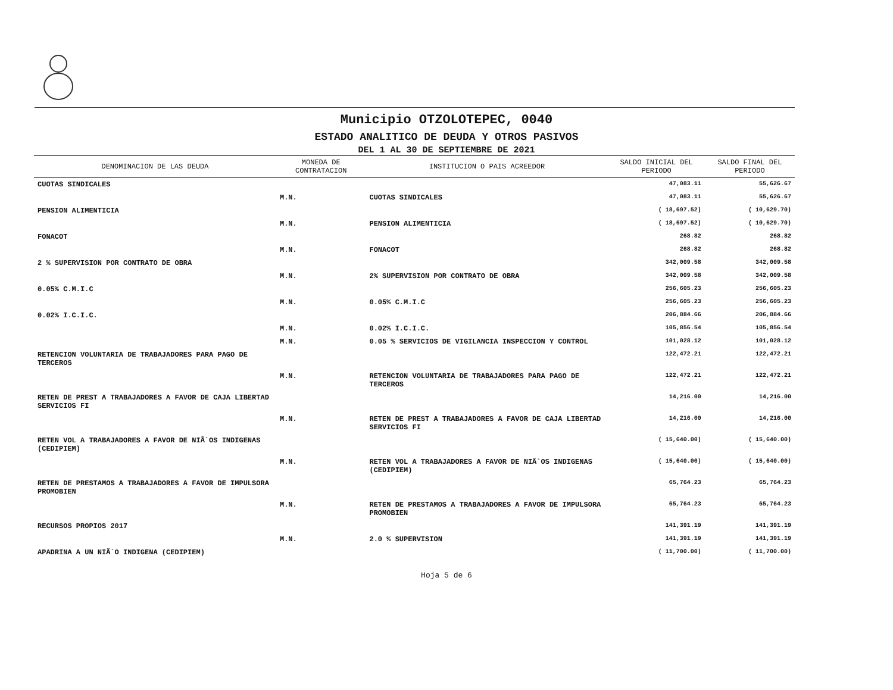Municipio OTZOLOTEPEC, 0040
ESTADO ANALITICO DE DEUDA Y OTROS PASIVOS
DEL 1 AL 30 DE SEPTIEMBRE DE 2021
| DENOMINACION DE LAS DEUDA | MONEDA DE CONTRATACION | INSTITUCION O PAIS ACREEDOR | SALDO INICIAL DEL PERIODO | SALDO FINAL DEL PERIODO |
| --- | --- | --- | --- | --- |
| CUOTAS SINDICALES | | | 47,083.11 | 55,626.67 |
| | M.N. | CUOTAS SINDICALES | 47,083.11 | 55,626.67 |
| PENSION ALIMENTICIA | | | ( 18,697.52) | ( 10,629.70) |
| | M.N. | PENSION ALIMENTICIA | ( 18,697.52) | ( 10,629.70) |
| FONACOT | | | 268.82 | 268.82 |
| | M.N. | FONACOT | 268.82 | 268.82 |
| 2 % SUPERVISION POR CONTRATO DE OBRA | | | 342,009.58 | 342,009.58 |
| | M.N. | 2% SUPERVISION POR CONTRATO DE OBRA | 342,009.58 | 342,009.58 |
| 0.05% C.M.I.C | | | 256,605.23 | 256,605.23 |
| | M.N. | 0.05% C.M.I.C | 256,605.23 | 256,605.23 |
| 0.02% I.C.I.C. | | | 206,884.66 | 206,884.66 |
| | M.N. | 0.02% I.C.I.C. | 105,856.54 | 105,856.54 |
| | M.N. | 0.05 % SERVICIOS DE VIGILANCIA INSPECCION Y CONTROL | 101,028.12 | 101,028.12 |
| RETENCION VOLUNTARIA DE TRABAJADORES PARA PAGO DE TERCEROS | | | 122,472.21 | 122,472.21 |
| | M.N. | RETENCION VOLUNTARIA DE TRABAJADORES PARA PAGO DE TERCEROS | 122,472.21 | 122,472.21 |
| RETEN DE PREST A TRABAJADORES A FAVOR DE CAJA LIBERTAD SERVICIOS FI | | | 14,216.00 | 14,216.00 |
| | M.N. | RETEN DE PREST A TRABAJADORES A FAVOR DE CAJA LIBERTAD SERVICIOS FI | 14,216.00 | 14,216.00 |
| RETEN VOL A TRABAJADORES A FAVOR DE NIÃ`OS INDIGENAS (CEDIPIEM) | | | ( 15,640.00) | ( 15,640.00) |
| | M.N. | RETEN VOL A TRABAJADORES A FAVOR DE NIÃ`OS INDIGENAS (CEDIPIEM) | ( 15,640.00) | ( 15,640.00) |
| RETEN DE PRESTAMOS A TRABAJADORES A FAVOR DE IMPULSORA PROMOBIEN | | | 65,764.23 | 65,764.23 |
| | M.N. | RETEN DE PRESTAMOS A TRABAJADORES A FAVOR DE IMPULSORA PROMOBIEN | 65,764.23 | 65,764.23 |
| RECURSOS PROPIOS 2017 | | | 141,391.19 | 141,391.19 |
| | M.N. | 2.0 % SUPERVISION | 141,391.19 | 141,391.19 |
| APADRINA A UN NIÃ`O INDIGENA (CEDIPIEM) | | | ( 11,700.00) | ( 11,700.00) |
Hoja 5 de 6